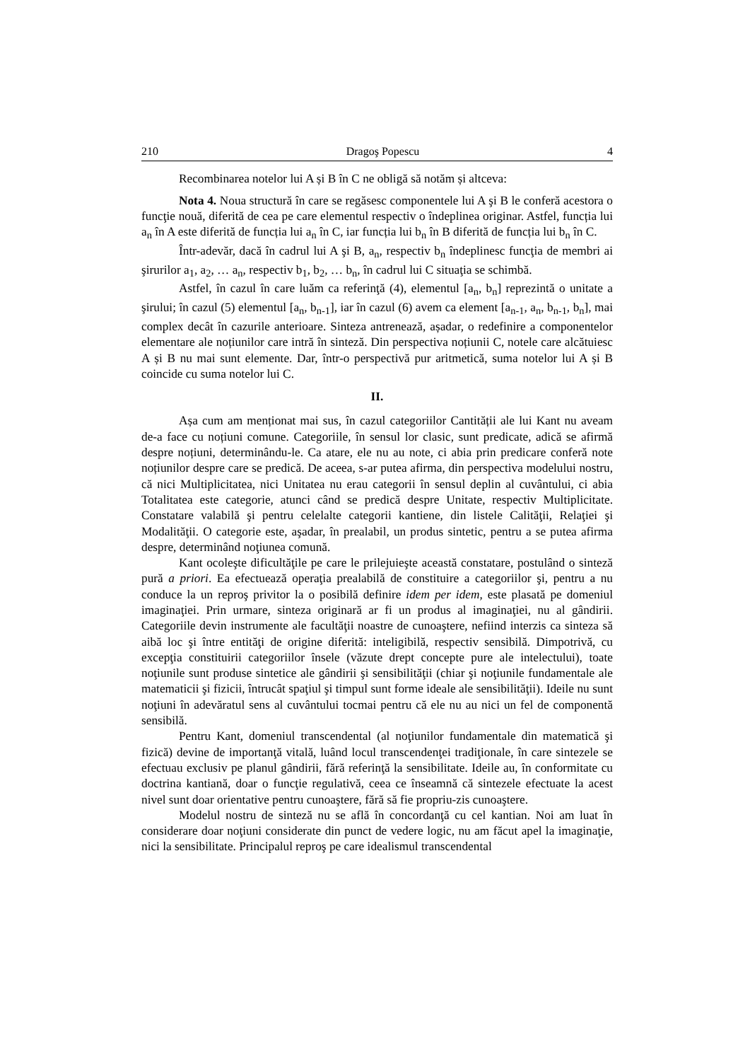210 Dragoş Popescu 4
Recombinarea notelor lui A și B în C ne obligă să notăm și altceva:
Nota 4. Noua structură în care se regăsesc componentele lui A şi B le conferă acestora o funcţie nouă, diferită de cea pe care elementul respectiv o îndeplinea originar. Astfel, funcția lui a<sub>n</sub> în A este diferită de funcția lui a<sub>n</sub> în C, iar funcția lui b<sub>n</sub> în B diferită de funcția lui b<sub>n</sub> în C.
Într-adevăr, dacă în cadrul lui A şi B, a<sub>n</sub>, respectiv b<sub>n</sub> îndeplinesc funcţia de membri ai şirurilor a<sub>1</sub>, a<sub>2</sub>, … a<sub>n</sub>, respectiv b<sub>1</sub>, b<sub>2</sub>, … b<sub>n</sub>, în cadrul lui C situaţia se schimbă.
Astfel, în cazul în care luăm ca referinţă (4), elementul [a<sub>n</sub>, b<sub>n</sub>] reprezintă o unitate a şirului; în cazul (5) elementul [a<sub>n</sub>, b<sub>n-1</sub>], iar în cazul (6) avem ca element [a<sub>n-1</sub>, a<sub>n</sub>, b<sub>n-1</sub>, b<sub>n</sub>], mai complex decât în cazurile anterioare. Sinteza antrenează, așadar, o redefinire a componentelor elementare ale noțiunilor care intră în sinteză. Din perspectiva noțiunii C, notele care alcătuiesc A și B nu mai sunt elemente. Dar, într-o perspectivă pur aritmetică, suma notelor lui A și B coincide cu suma notelor lui C.
II.
Așa cum am menționat mai sus, în cazul categoriilor Cantității ale lui Kant nu aveam de-a face cu noțiuni comune. Categoriile, în sensul lor clasic, sunt predicate, adică se afirmă despre noțiuni, determinându-le. Ca atare, ele nu au note, ci abia prin predicare conferă note noțiunilor despre care se predică. De aceea, s-ar putea afirma, din perspectiva modelului nostru, că nici Multiplicitatea, nici Unitatea nu erau categorii în sensul deplin al cuvântului, ci abia Totalitatea este categorie, atunci când se predică despre Unitate, respectiv Multiplicitate. Constatare valabilă şi pentru celelalte categorii kantiene, din listele Calităţii, Relaţiei şi Modalităţii. O categorie este, aşadar, în prealabil, un produs sintetic, pentru a se putea afirma despre, determinând noţiunea comună.
Kant ocoleşte dificultăţile pe care le prilejuieşte această constatare, postulând o sinteză pură a priori. Ea efectuează operaţia prealabilă de constituire a categoriilor şi, pentru a nu conduce la un reproş privitor la o posibilă definire idem per idem, este plasată pe domeniul imaginaţiei. Prin urmare, sinteza originară ar fi un produs al imaginaţiei, nu al gândirii. Categoriile devin instrumente ale facultăţii noastre de cunoaştere, nefiind interzis ca sinteza să aibă loc şi între entităţi de origine diferită: inteligibilă, respectiv sensibilă. Dimpotrivă, cu excepţia constituirii categoriilor însele (văzute drept concepte pure ale intelectului), toate noţiunile sunt produse sintetice ale gândirii şi sensibilităţii (chiar şi noţiunile fundamentale ale matematicii şi fizicii, întrucât spaţiul şi timpul sunt forme ideale ale sensibilităţii). Ideile nu sunt noţiuni în adevăratul sens al cuvântului tocmai pentru că ele nu au nici un fel de componentă sensibilă.
Pentru Kant, domeniul transcendental (al noţiunilor fundamentale din matematică şi fizică) devine de importanţă vitală, luând locul transcendenţei tradiţionale, în care sintezele se efectuau exclusiv pe planul gândirii, fără referinţă la sensibilitate. Ideile au, în conformitate cu doctrina kantiană, doar o funcţie regulativă, ceea ce înseamnă că sintezele efectuate la acest nivel sunt doar orientative pentru cunoaştere, fără să fie propriu-zis cunoaştere.
Modelul nostru de sinteză nu se află în concordanţă cu cel kantian. Noi am luat în considerare doar noţiuni considerate din punct de vedere logic, nu am făcut apel la imaginaţie, nici la sensibilitate. Principalul reproş pe care idealismul transcendental